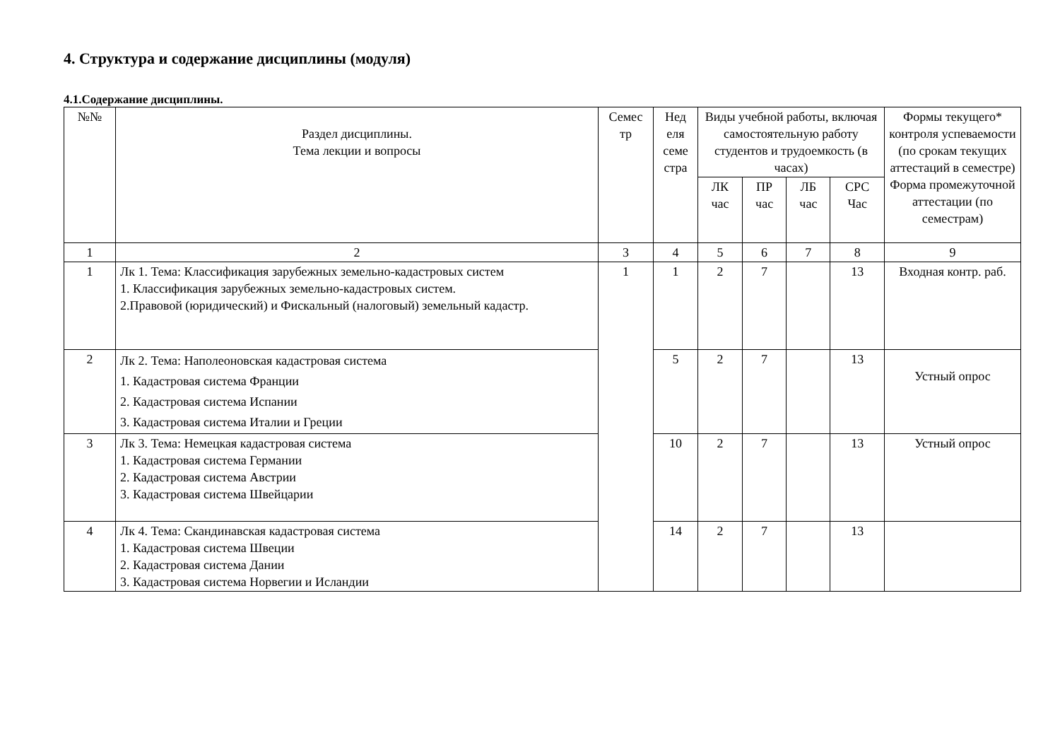4. Структура и содержание дисциплины (модуля)
4.1.Содержание дисциплины.
| №№ | Раздел дисциплины. Тема лекции и вопросы | Семес тр | Нед еля семе стра | Виды учебной работы, включая самостоятельную работу студентов и трудоемкость (в часах) | | | | Формы текущего* контроля успеваемости (по срокам текущих аттестаций в семестре) Форма промежуточной аттестации (по семестрам) |
| --- | --- | --- | --- | --- | --- | --- | --- | --- |
| | | | | ЛК час | ПР час | ЛБ час | СРС Час | |
| 1 | 2 | 3 | 4 | 5 | 6 | 7 | 8 | 9 |
| 1 | Лк 1. Тема: Классификация зарубежных земельно-кадастровых систем 1. Классификация зарубежных земельно-кадастровых систем. 2.Правовой (юридический) и Фискальный (налоговый) земельный кадастр. | 1 | 1 | 2 | 7 | | 13 | Входная контр. раб. |
| 2 | Лк 2. Тема: Наполеоновская кадастровая система 1. Кадастровая система Франции 2. Кадастровая система Испании 3. Кадастровая система Италии и Греции | | 5 | 2 | 7 | | 13 | Устный опрос |
| 3 | Лк 3. Тема: Немецкая кадастровая система 1. Кадастровая система Германии 2. Кадастровая система Австрии 3. Кадастровая система Швейцарии | | 10 | 2 | 7 | | 13 | Устный опрос |
| 4 | Лк 4. Тема: Скандинавская кадастровая система 1. Кадастровая система Швеции 2. Кадастровая система Дании 3. Кадастровая система Норвегии и Исландии | | 14 | 2 | 7 | | 13 | |